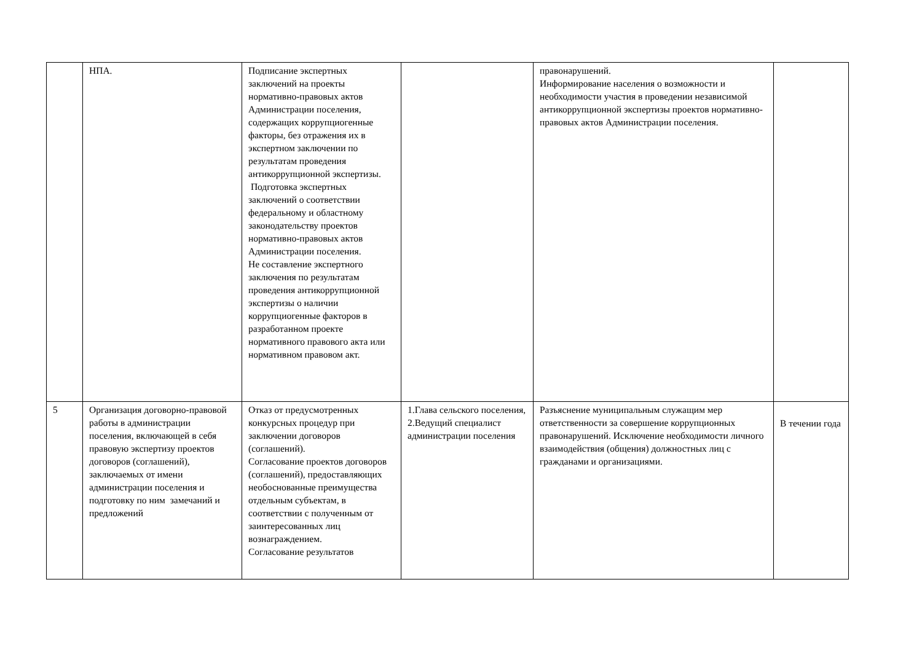| | НПА. | Подписание экспертных заключений на проекты нормативно-правовых актов Администрации поселения, содержащих коррупциогенные факторы, без отражения их в экспертном заключении по результатам проведения антикоррупционной экспертизы. Подготовка экспертных заключений о соответствии федеральному и областному законодательству проектов нормативно-правовых актов Администрации поселения. Не составление экспертного заключения по результатам проведения антикоррупционной экспертизы о наличии коррупциогенные факторов в разработанном проекте нормативного правового акта или нормативном правовом акт. | | правонарушений. Информирование населения о возможности и необходимости участия в проведении независимой антикоррупционной экспертизы проектов нормативно-правовых актов Администрации поселения. | |
| 5 | Организация договорно-правовой работы в администрации поселения, включающей в себя правовую экспертизу проектов договоров (соглашений), заключаемых от имени администрации поселения и подготовку по ним замечаний и предложений | Отказ от предусмотренных конкурсных процедур при заключении договоров (соглашений). Согласование проектов договоров (соглашений), предоставляющих необоснованные преимущества отдельным субъектам, в соответствии с полученным от заинтересованных лиц вознаграждением. Согласование результатов | 1.Глава сельского поселения, 2.Ведущий специалист администрации поселения | Разъяснение муниципальным служащим мер ответственности за совершение коррупционных правонарушений. Исключение необходимости личного взаимодействия (общения) должностных лиц с гражданами и организациями. | В течении года |